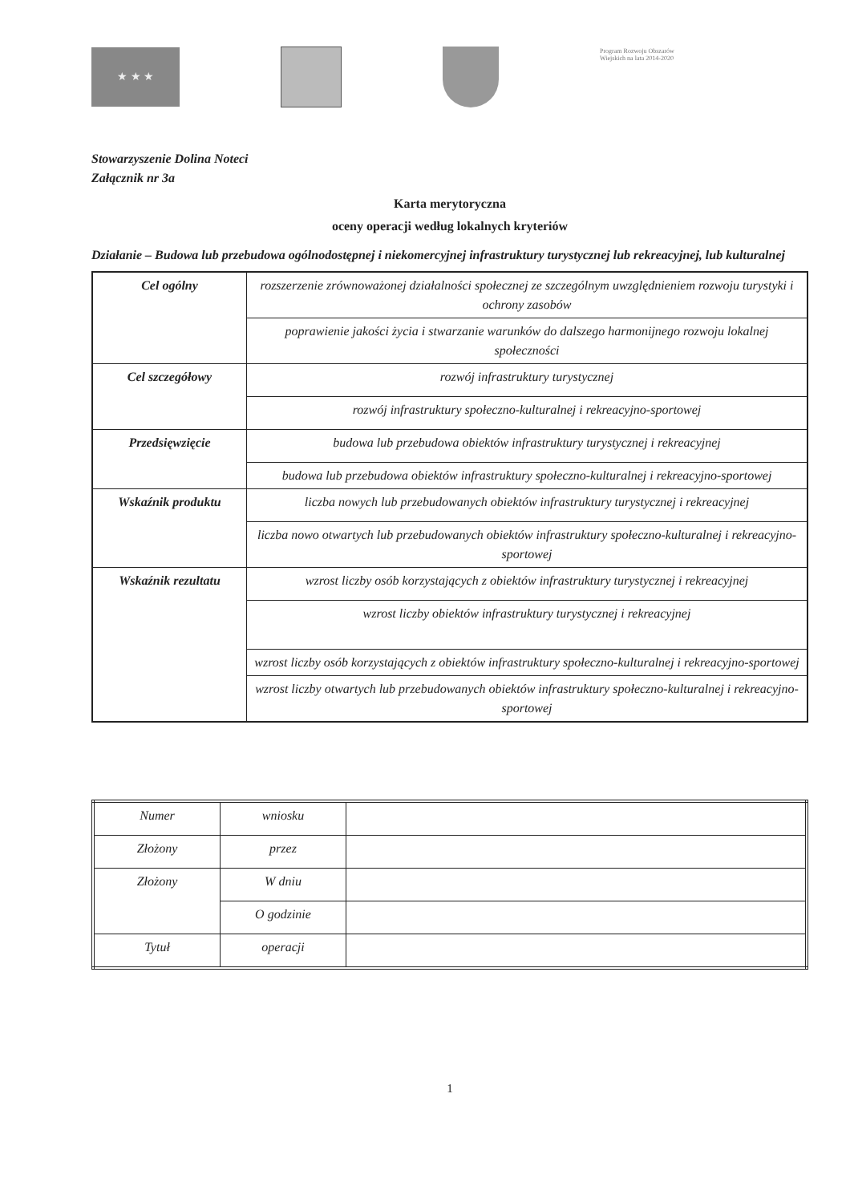★ ★ ★
Program Rozwoju Obszarów Wiejskich na lata 2014-2020
Stowarzyszenie Dolina Noteci
Załącznik nr 3a
Karta merytoryczna
oceny operacji według lokalnych kryteriów
Działanie – Budowa lub przebudowa ogólnodostępnej i niekomercyjnej infrastruktury turystycznej lub rekreacyjnej, lub kulturalnej
| Cel ogólny | rozszerzenie zrównoważonej działalności społecznej ze szczególnym uwzględnieniem rozwoju turystyki i ochrony zasobów |
| | poprawienie jakości życia i stwarzanie warunków do dalszego harmonijnego rozwoju lokalnej społeczności |
| Cel szczegółowy | rozwój infrastruktury turystycznej |
| | rozwój infrastruktury społeczno-kulturalnej i rekreacyjno-sportowej |
| Przedsięwzięcie | budowa lub przebudowa obiektów infrastruktury turystycznej i rekreacyjnej |
| | budowa lub przebudowa obiektów infrastruktury społeczno-kulturalnej i rekreacyjno-sportowej |
| Wskaźnik produktu | liczba nowych lub przebudowanych obiektów infrastruktury turystycznej i rekreacyjnej |
| | liczba nowo otwartych lub przebudowanych obiektów infrastruktury społeczno-kulturalnej i rekreacyjno-sportowej |
| Wskaźnik rezultatu | wzrost liczby osób korzystających z obiektów infrastruktury turystycznej i rekreacyjnej |
| | wzrost liczby obiektów infrastruktury turystycznej i rekreacyjnej |
| | wzrost liczby osób korzystających z obiektów infrastruktury społeczno-kulturalnej i rekreacyjno-sportowej |
| | wzrost liczby otwartych lub przebudowanych obiektów infrastruktury społeczno-kulturalnej i rekreacyjno-sportowej |
| Numer | wniosku | |
| Złożony | przez | |
| Złożony | W dniu | |
| | O godzinie | |
| Tytuł | operacji | |
1